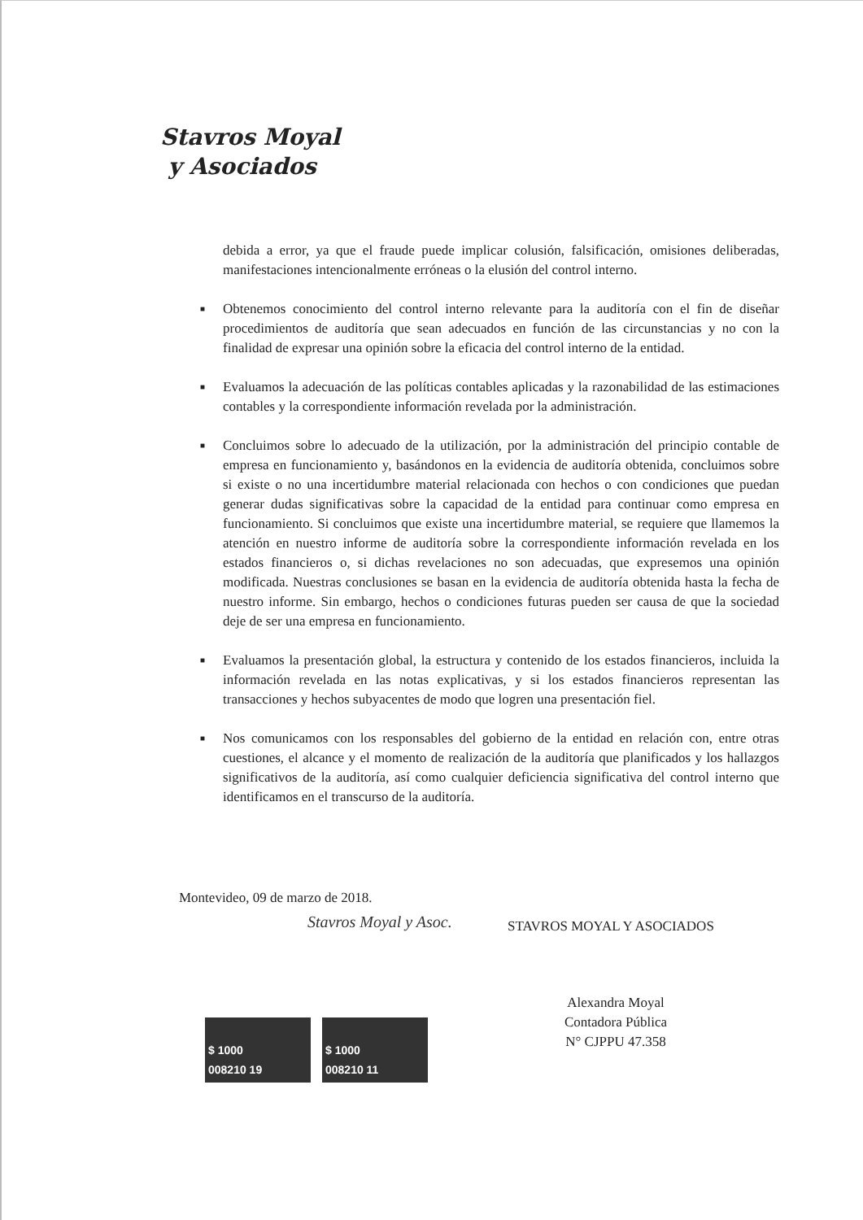Stavros Moyal
y Asociados
debida a error, ya que el fraude puede implicar colusión, falsificación, omisiones deliberadas, manifestaciones intencionalmente erróneas o la elusión del control interno.
■ Obtenemos conocimiento del control interno relevante para la auditoría con el fin de diseñar procedimientos de auditoría que sean adecuados en función de las circunstancias y no con la finalidad de expresar una opinión sobre la eficacia del control interno de la entidad.
■ Evaluamos la adecuación de las políticas contables aplicadas y la razonabilidad de las estimaciones contables y la correspondiente información revelada por la administración.
■ Concluimos sobre lo adecuado de la utilización, por la administración del principio contable de empresa en funcionamiento y, basándonos en la evidencia de auditoría obtenida, concluimos sobre si existe o no una incertidumbre material relacionada con hechos o con condiciones que puedan generar dudas significativas sobre la capacidad de la entidad para continuar como empresa en funcionamiento. Si concluimos que existe una incertidumbre material, se requiere que llamemos la atención en nuestro informe de auditoría sobre la correspondiente información revelada en los estados financieros o, si dichas revelaciones no son adecuadas, que expresemos una opinión modificada. Nuestras conclusiones se basan en la evidencia de auditoría obtenida hasta la fecha de nuestro informe. Sin embargo, hechos o condiciones futuras pueden ser causa de que la sociedad deje de ser una empresa en funcionamiento.
■ Evaluamos la presentación global, la estructura y contenido de los estados financieros, incluida la información revelada en las notas explicativas, y si los estados financieros representan las transacciones y hechos subyacentes de modo que logren una presentación fiel.
■ Nos comunicamos con los responsables del gobierno de la entidad en relación con, entre otras cuestiones, el alcance y el momento de realización de la auditoría que planificados y los hallazgos significativos de la auditoría, así como cualquier deficiencia significativa del control interno que identificamos en el transcurso de la auditoría.
Montevideo, 09 de marzo de 2018.
Stavros Moyal y Asoc. STAVROS MOYAL Y ASOCIADOS
Alexandra Moyal
Contadora Pública
N° CJPPU 47.358
$ 1000
008210 19
$ 1000
008210 11